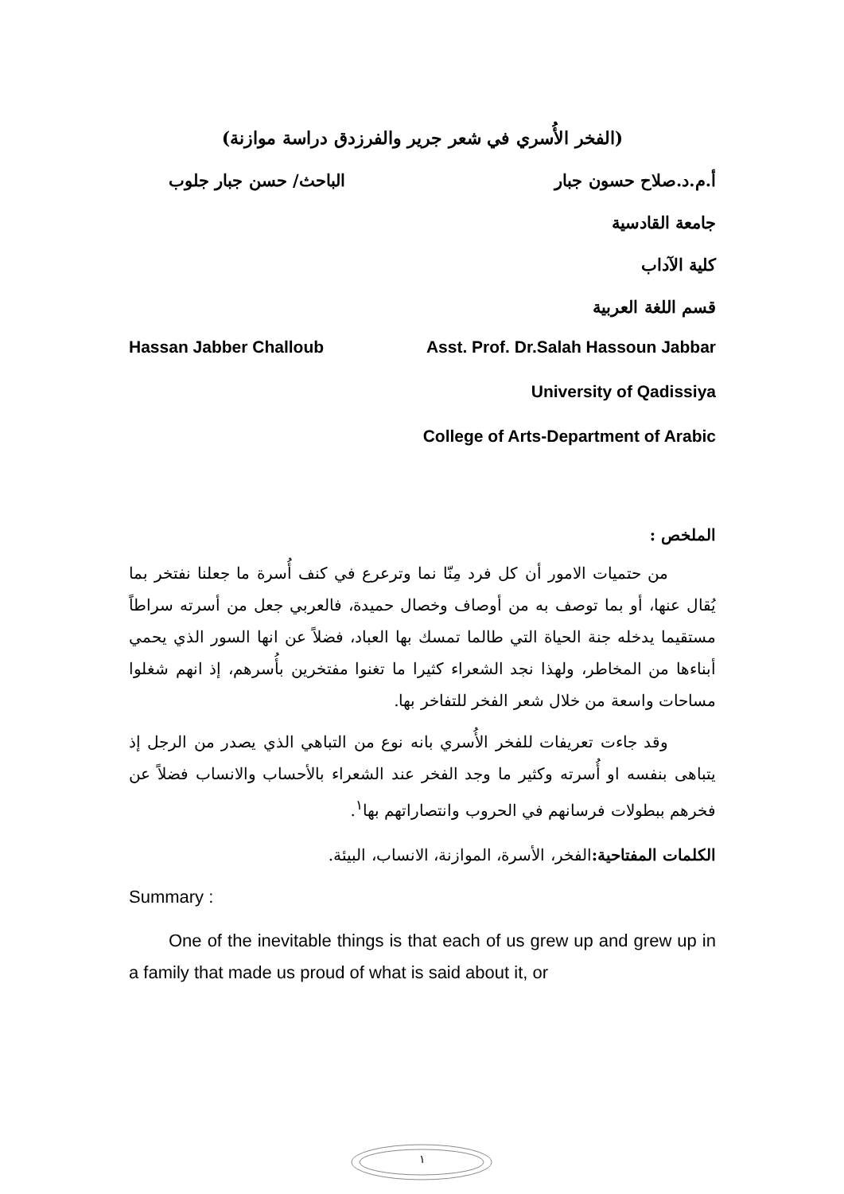(الفخر الأُسري في شعر جرير والفرزدق دراسة موازنة)
أ.م.د.صلاح حسون جبار الباحث/ حسن جبار جلوب
جامعة القادسية
كلية الآداب
قسم اللغة العربية
Hassan Jabber Challoub Asst. Prof. Dr.Salah Hassoun Jabbar
University of Qadissiya
College of Arts-Department of Arabic
الملخص :
من حتميات الامور أن كل فرد مِنّا نما وترعرع في كنف أُسرة ما جعلنا نفتخر بما يُقال عنها، أو بما توصف به من أوصاف وخصال حميدة، فالعربي جعل من أسرته سراطاً مستقيما يدخله جنة الحياة التي طالما تمسك بها العباد، فضلاً عن انها السور الذي يحمي أبناءها من المخاطر، ولهذا نجد الشعراء كثيرا ما تغنوا مفتخرين بأُسرهم، إذ انهم شغلوا مساحات واسعة من خلال شعر الفخر للتفاخر بها.
وقد جاءت تعريفات للفخر الأُسري بانه نوع من التباهي الذي يصدر من الرجل إذ يتباهى بنفسه او أُسرته وكثير ما وجد الفخر عند الشعراء بالأحساب والانساب فضلاً عن فخرهم ببطولات فرسانهم في الحروب وانتصاراتهم بها<sup>١</sup>.
الكلمات المفتاحية: الفخر، الأسرة، الموازنة، الانساب، البيئة.
Summary :
One of the inevitable things is that each of us grew up and grew up in a family that made us proud of what is said about it, or
١